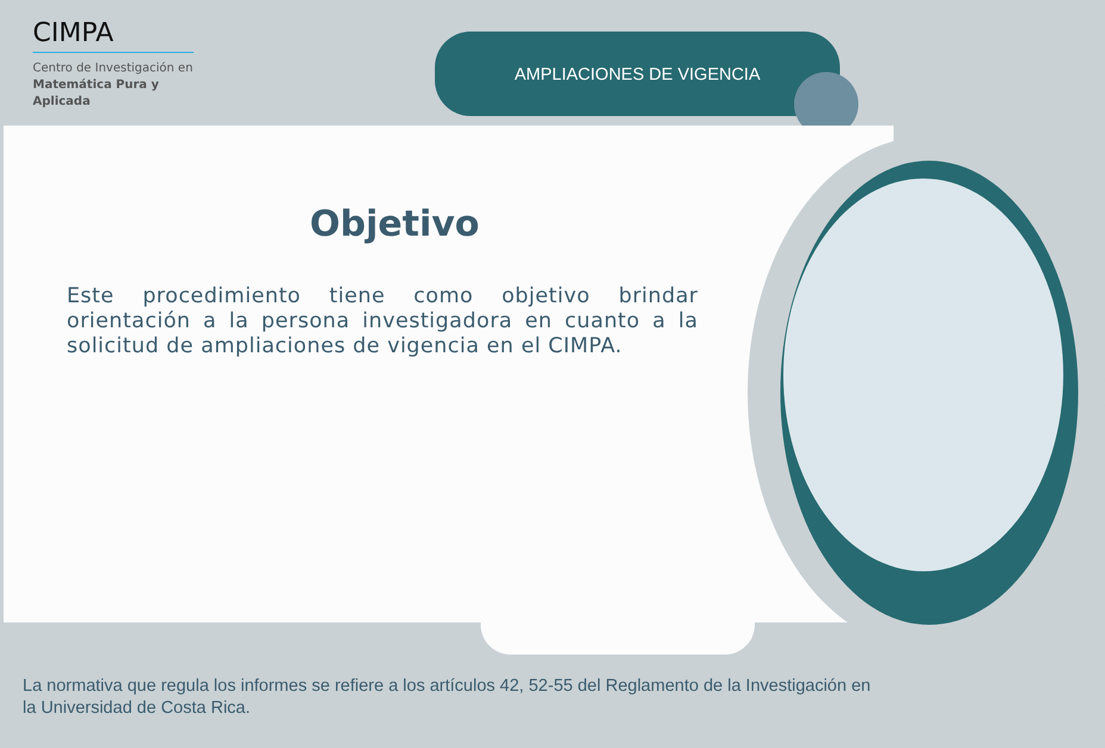CIMPA
Centro de Investigación en
Matemática Pura y
Aplicada
AMPLIACIONES DE VIGENCIA
Objetivo
Este procedimiento tiene como objetivo brindar orientación a la persona investigadora en cuanto a la solicitud de ampliaciones de vigencia en el CIMPA.
La normativa que regula los informes se refiere a los artículos 42, 52-55 del Reglamento de la Investigación en la Universidad de Costa Rica.